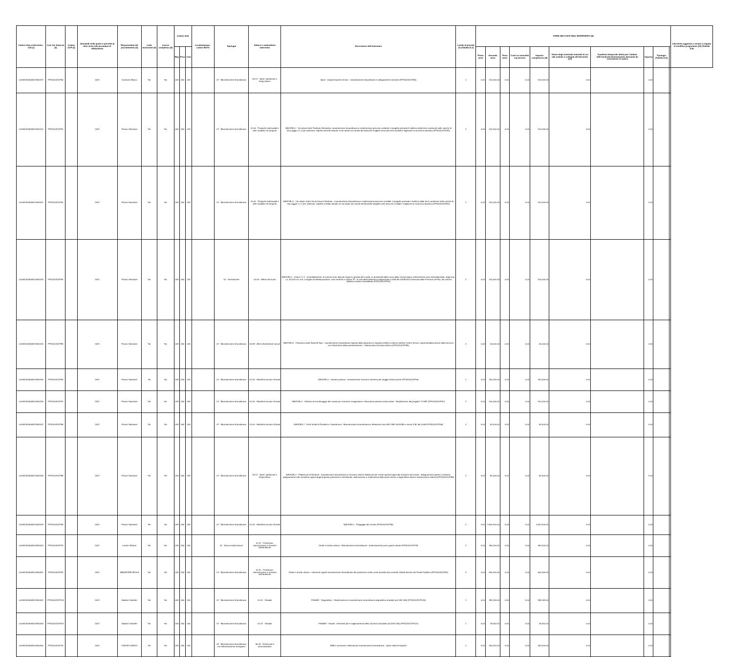| Codice Unico Intervento - CUI (1) | Cod. Int. Amm.ne (2) | Codice CUP (3) | Annualità nella quale si prevede di dare avvio alla procedura di affidamento | Responsabile del procedimento (4) | Lotto funzionale (5) | Lavoro complesso (6) | Codice Istat | | | Localizzazione - codice NUTS | Tipologia | Settore e sottosettore intervento | Descrizione dell'intervento | Livello di priorità (7) (Tabella D.3) | STIMA DEI COSTI DELL'INTERVENTO (8) | | | | | | | | | | Intervento aggiunto o variato a seguito di modifica programma (12) (Tabella D.5) |
| --- | --- | --- | --- | --- | --- | --- | --- | --- | --- | --- | --- | --- | --- | --- | --- | --- | --- | --- | --- | --- | --- | --- | --- | --- | --- |
| | | | | | | | Reg | Prov | Com | | | | | | Primo anno | Secondo anno | Terzo anno | Costi su annualità successiva | Importo complessivo (9) | Valore degli eventuali immobili di cui alla scheda C collegati all'intervento (10) | Scadenza temporale ultima per l'utilizzo dell'eventuale finanziamento derivante da contrazione di mutuo | Importo | Tipologia (Tabella D.4) | | |
| L00341620508201900137 | PPI2020/21/P64 | | 2021 | Guerrazzi Marco | No | No | 009 | 050 | 026 | | 07 - Manutenzione straordinaria | 05.12 - Sport, spettacolo e tempo libero | Sport - Impianti sportivi minori - manutenzione straordinaria e adeguamenti normativi (PPI2020/21/P64) | 1 | 0.00 | 100,000.00 | 0.00 | 0.00 | 100,000.00 | 0.00 | | 0.00 | | | |
| L00341620508201900140 | PPI2020/21/P91 | | 2021 | Pisano Salvatore | No | No | 009 | 050 | 026 | | 07 - Manutenzione straordinaria | 01.06 - Trasporti multimodali e altre modalita' di trasporto | NAVICELLI - Vie alzaie tratto Tombolo-Rotondino: manutenzione straordinaria e realizzazione percorso ciclabile: il progetto prevede il riutilizzo delle terre contenute nelle vasche di stoccaggio 1 e 2 per sollevare, rispetto al livello attuale, le vie alzaie sul canale dei Navicelli, fungibili come percorsi ciclabili e migliorare la sicurezza idraulica (PPI2020/21/P91) | 2 | 0.00 | 100,000.00 | 0.00 | 0.00 | 100,000.00 | 0.00 | | 0.00 | | | |
| L00341620508201900141 | PPI2020/21/P90 | | 2021 | Pisano Salvatore | No | No | 009 | 050 | 026 | | 07 - Manutenzione straordinaria | 01.06 - Trasporti multimodali e altre modalita' di trasporto | NAVICELLI - Vie alzaie: tratto Via di Viaccia-Tombolo - manutenzione straordinaria e realizzazione percorso ciclabile: il progetto prevede il riutilizzo delle terre contenute nelle vasche di stoccaggio 1 e 2 per sollevare, rispetto al livello attuale, le via alzaie sul canale dei Navicelli fungibili come percorsi ciclabili e migliorare la sicurezza idraulica (PPI2020/21/P90) | 2 | 0.00 | 100,000.00 | 0.00 | 0.00 | 100,000.00 | 0.00 | | 0.00 | | | |
| L00341620508201900143 | PPI2020/21/P93 | | 2021 | Pisano Salvatore | No | No | 009 | 050 | 026 | | 02 - Demolizione | 02.05 - Difesa del suolo | NAVICELLI - Vasca 1 e 2 - smantellamento: le vasche sono allocate lungo la sponda del canale, in prossimità della curva della Cornacchiaia, internamento sono stati depositati, negli anni, c.a. 50.000 mc che, a seguito di fitodepurazione, sono rientrati in classe "B". In virtù della determina dirigenziale n.2048 del 14/05/2010 rilasciata dalla Provincia di Pisa, tali vasche debbono essere smantellate (PPI2020/21/P93) | 2 | 0.00 | 100,000.00 | 0.00 | 0.00 | 100,000.00 | 0.00 | | 0.00 | | | |
| L00341620508201900144 | PPI2020/21/P89 | | 2021 | Pisano Salvatore | No | No | 009 | 050 | 026 | | 07 - Manutenzione straordinaria | 05.99 - Altre infrastrutture sociali | NAVICELLI - Palazzina sede Navicelli Spa - manutenzione straordinaria impianti della palazzina e impianto elettrico esterno edificio Centro Servizi, impermeabilizzazione della terrazza con rifacimento della pavimentazione - imbiancatura facciata esterna (PPI2020/21/P89) | 2 | 0.00 | 60,000.00 | 0.00 | 0.00 | 60,000.00 | 0.00 | | 0.00 | | | |
| L00341620508201900145 | PPI2020/21/P94 | | 2021 | Pisano Salvatore | No | No | 009 | 050 | 026 | | 07 - Manutenzione straordinaria | 01.04 - Marittime lacuali e fluviali | NAVICELLI - Darsena pisana - manutenzione scivolo in darsena per alaggio imbarcazioni (PPI2020/21/P94) | 2 | 0.00 | 150,000.00 | 0.00 | 0.00 | 150,000.00 | 0.00 | | 0.00 | | | |
| L00341620508201900146 | PPI2020/21/P97 | | 2021 | Pisano Salvatore | No | No | 009 | 050 | 026 | | 07 - Manutenzione straordinaria | 01.04 - Marittime lacuali e fluviali | NAVICELLI - Sistema di monitoraggio del canale per sicurezza navigazione e rilevazione presenza idrocarburi - Ampliamento del progetto "LOSE" (PPI2020/21/P97) | 2 | 0.00 | 100,000.00 | 0.00 | 0.00 | 100,000.00 | 0.00 | | 0.00 | | | |
| L00341620508201900147 | PPI2020/21/P96 | | 2021 | Pisano Salvatore | No | No | 009 | 050 | 026 | | 07 - Manutenzione straordinaria | 01.04 - Marittime lacuali e fluviali | NAVICELLI - Ponti mobili di Tombolo e Calambrone - Manutenzione straordinaria in riferimento alla UNI CNR 10011/88 e nuovo D.M. del 2008 (PPI2020/21/P96) | 2 | 0.00 | 50,000.00 | 0.00 | 0.00 | 50,000.00 | 0.00 | | 0.00 | | | |
| L00341620508201900148 | PPI2020/21/P88 | | 2021 | Pisano Salvatore | No | No | 009 | 050 | 026 | | 07 - Manutenzione straordinaria | 05.12 - Sport, spettacolo e tempo libero | NAVICELLI - Fabbricato di Tombolo - manutenzione straordinaria in funzione utilizzo fabbricato per eventi sportivi legati alla fruizione del canale - Adeguamento igienico sanitario, adeguamento alle normative vigenti degli impianti; pavimenti e rivestimenti; sistemazione o sostituzione delle porte interne e degli infissi esterni; sistemazione esterna (PPI2020/21/P88) | 2 | 0.00 | 80,000.00 | 0.00 | 0.00 | 80,000.00 | 0.00 | | 0.00 | | | |
| L00341620508201900149 | PPI2020/21/P95 | | 2021 | Pisano Salvatore | No | No | 009 | 050 | 026 | | 07 - Manutenzione straordinaria | 01.04 - Marittime lacuali e fluviali | NAVICELLI - Dragaggio del canale (PPI2020/21/P95) | 2 | 0.00 | 1,500,000.00 | 0.00 | 0.00 | 1,500,000.00 | 0.00 | | 0.00 | | | |
| L00341620508201900150 | PPI2020/21/P79 | | 2021 | Lemmi Stefano | No | No | 009 | 050 | 026 | | 01 - Nuova realizzazione | 02.11 - Protezione, valorizzazione e fruizione dell'ambiente | Verde e arredo urbano - Manutenzione straordinaria - potenziamento parco giochi attuali (PPI2020/21/P79) | 2 | 0.00 | 450,000.00 | 0.00 | 0.00 | 450,000.00 | 0.00 | | 0.00 | | | |
| L00341620508201900151 | PPI2020/21/P81 | | 2021 | SENATORE PAOLA | No | No | 009 | 050 | 026 | | 07 - Manutenzione straordinaria | 02.11 - Protezione, valorizzazione e fruizione dell'ambiente | Verde e arredo urbano - interventi urgenti manutenzione straordinaria del patrimonio verde come previsto dal contratto Global Service del Verde Pubblico (PPI2020/21/P81) | 3 | 0.00 | 600,000.00 | 0.00 | 0.00 | 600,000.00 | 0.00 | | 0.00 | | | |
| L00341620508201900152 | PPI2020/21/P126 | | 2021 | Baldoni Gabriele | No | No | 009 | 050 | 026 | | 07 - Manutenzione straordinaria | 01.01 - Stradali | PISAMO - Segnaletica - Realizzazione e manutenzione straordinaria segnaletica stradale (art.208 CdS) (PPI2020/21/P126) | 1 | 0.00 | 285,163.00 | 0.00 | 0.00 | 285,163.00 | 0.00 | | 0.00 | | | |
| L00341620508201900153 | PPI2020/21/P157 | | 2021 | Baldoni Gabriele | No | No | 009 | 050 | 026 | | 07 - Manutenzione straordinaria | 01.01 - Stradali | PISAMO - Strade - Interventi per il miglioramento della sicurezza stradale (art.208 CdS) (PPI2020/21/P127) | 1 | 0.00 | 28,302.00 | 0.00 | 0.00 | 28,302.00 | 0.00 | | 0.00 | | | |
| L00341620508201900154 | PPI2020/21/P16 | | 2021 | CINI RICCARDO | No | No | 009 | 050 | 026 | | 09 - Manutenzione straordinaria con efficientamento energetico | 05.33 - Direzionali e amministrative | Edifici comunali e istituzionali, manutenzione straordinaria - opere edili ed impianti | 1 | 0.00 | 250,000.00 | 0.00 | 0.00 | 250,000.00 | 0.00 | | 0.00 | | | |